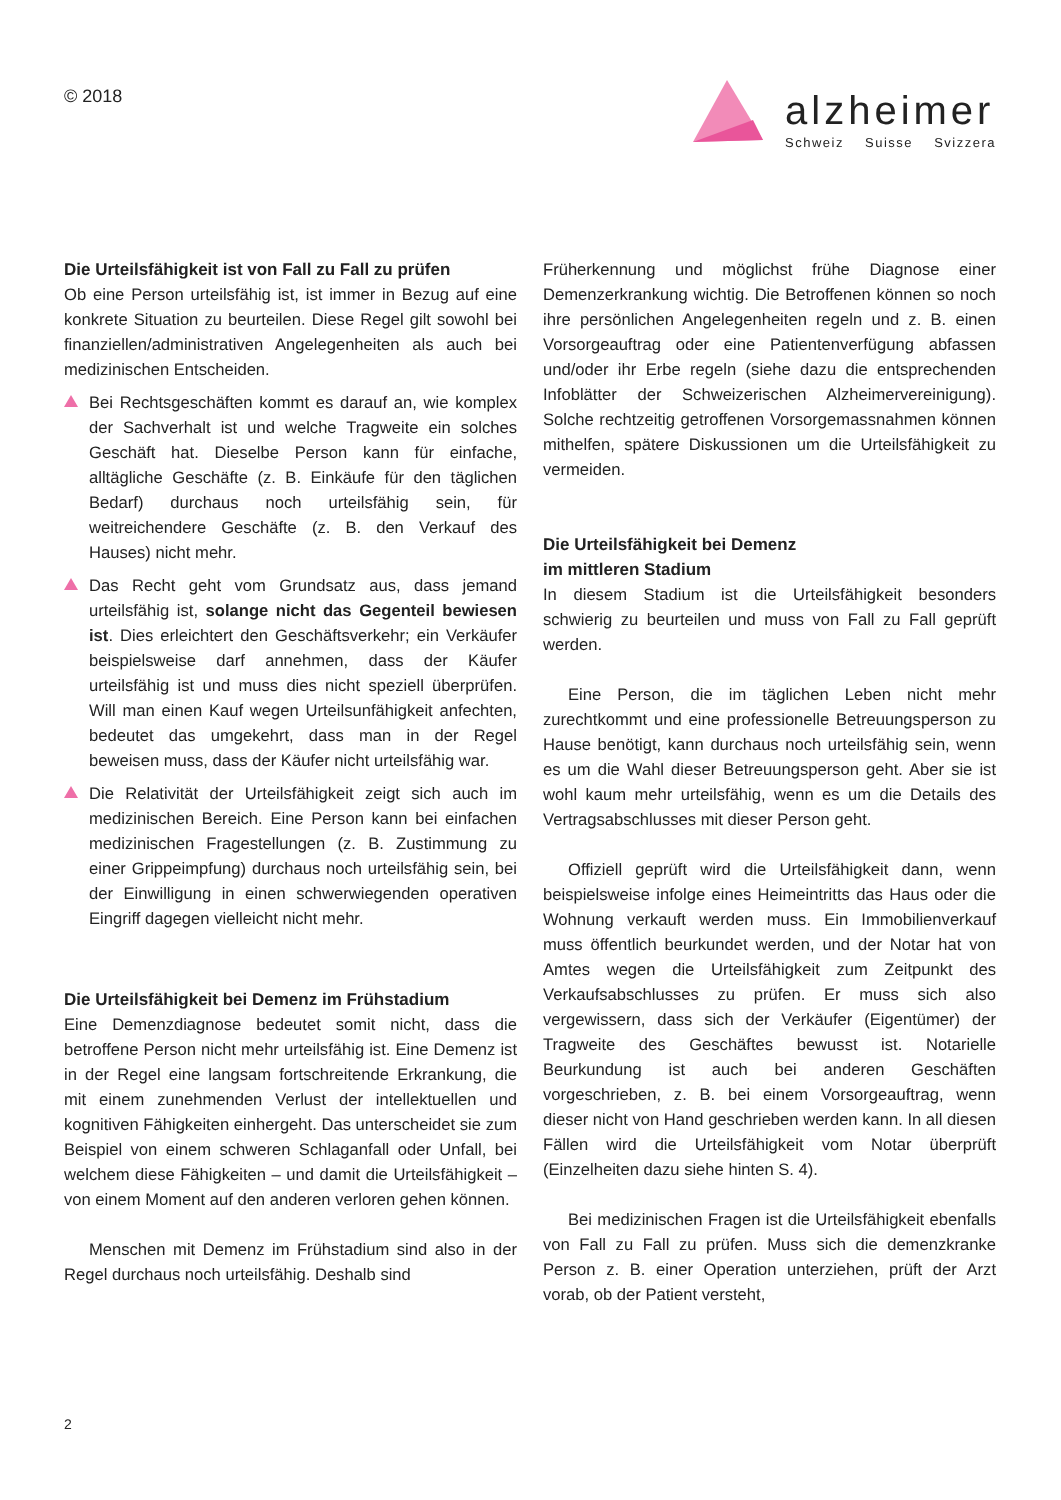© 2018
alzheimer
Schweiz Suisse Svizzera
Die Urteilsfähigkeit ist von Fall zu Fall zu prüfen
Ob eine Person urteilsfähig ist, ist immer in Bezug auf eine konkrete Situation zu beurteilen. Diese Regel gilt sowohl bei finanziellen/administrativen Angelegenheiten als auch bei medizinischen Entscheiden.
Bei Rechtsgeschäften kommt es darauf an, wie komplex der Sachverhalt ist und welche Tragweite ein solches Geschäft hat. Dieselbe Person kann für einfache, alltägliche Geschäfte (z. B. Einkäufe für den täglichen Bedarf) durchaus noch urteilsfähig sein, für weitreichendere Geschäfte (z. B. den Verkauf des Hauses) nicht mehr.
Das Recht geht vom Grundsatz aus, dass jemand urteilsfähig ist, solange nicht das Gegenteil bewiesen ist. Dies erleichtert den Geschäftsverkehr; ein Verkäufer beispielsweise darf annehmen, dass der Käufer urteilsfähig ist und muss dies nicht speziell überprüfen. Will man einen Kauf wegen Urteilsunfähigkeit anfechten, bedeutet das umgekehrt, dass man in der Regel beweisen muss, dass der Käufer nicht urteilsfähig war.
Die Relativität der Urteilsfähigkeit zeigt sich auch im medizinischen Bereich. Eine Person kann bei einfachen medizinischen Fragestellungen (z. B. Zustimmung zu einer Grippeimpfung) durchaus noch urteilsfähig sein, bei der Einwilligung in einen schwerwiegenden operativen Eingriff dagegen vielleicht nicht mehr.
Die Urteilsfähigkeit bei Demenz im Frühstadium
Eine Demenzdiagnose bedeutet somit nicht, dass die betroffene Person nicht mehr urteilsfähig ist. Eine Demenz ist in der Regel eine langsam fortschreitende Erkrankung, die mit einem zunehmenden Verlust der intellektuellen und kognitiven Fähigkeiten einhergeht. Das unterscheidet sie zum Beispiel von einem schweren Schlaganfall oder Unfall, bei welchem diese Fähigkeiten – und damit die Urteilsfähigkeit – von einem Moment auf den anderen verloren gehen können.
Menschen mit Demenz im Frühstadium sind also in der Regel durchaus noch urteilsfähig. Deshalb sind
Früherkennung und möglichst frühe Diagnose einer Demenzerkrankung wichtig. Die Betroffenen können so noch ihre persönlichen Angelegenheiten regeln und z. B. einen Vorsorgeauftrag oder eine Patientenverfügung abfassen und/oder ihr Erbe regeln (siehe dazu die entsprechenden Infoblätter der Schweizerischen Alzheimervereinigung). Solche rechtzeitig getroffenen Vorsorgemassnahmen können mithelfen, spätere Diskussionen um die Urteilsfähigkeit zu vermeiden.
Die Urteilsfähigkeit bei Demenz
im mittleren Stadium
In diesem Stadium ist die Urteilsfähigkeit besonders schwierig zu beurteilen und muss von Fall zu Fall geprüft werden.
Eine Person, die im täglichen Leben nicht mehr zurechtkommt und eine professionelle Betreuungsperson zu Hause benötigt, kann durchaus noch urteilsfähig sein, wenn es um die Wahl dieser Betreuungsperson geht. Aber sie ist wohl kaum mehr urteilsfähig, wenn es um die Details des Vertragsabschlusses mit dieser Person geht.
Offiziell geprüft wird die Urteilsfähigkeit dann, wenn beispielsweise infolge eines Heimeintritts das Haus oder die Wohnung verkauft werden muss. Ein Immobilienverkauf muss öffentlich beurkundet werden, und der Notar hat von Amtes wegen die Urteilsfähigkeit zum Zeitpunkt des Verkaufsabschlusses zu prüfen. Er muss sich also vergewissern, dass sich der Verkäufer (Eigentümer) der Tragweite des Geschäftes bewusst ist. Notarielle Beurkundung ist auch bei anderen Geschäften vorgeschrieben, z. B. bei einem Vorsorgeauftrag, wenn dieser nicht von Hand geschrieben werden kann. In all diesen Fällen wird die Urteilsfähigkeit vom Notar überprüft (Einzelheiten dazu siehe hinten S. 4).
Bei medizinischen Fragen ist die Urteilsfähigkeit ebenfalls von Fall zu Fall zu prüfen. Muss sich die demenzkranke Person z. B. einer Operation unterziehen, prüft der Arzt vorab, ob der Patient versteht,
2